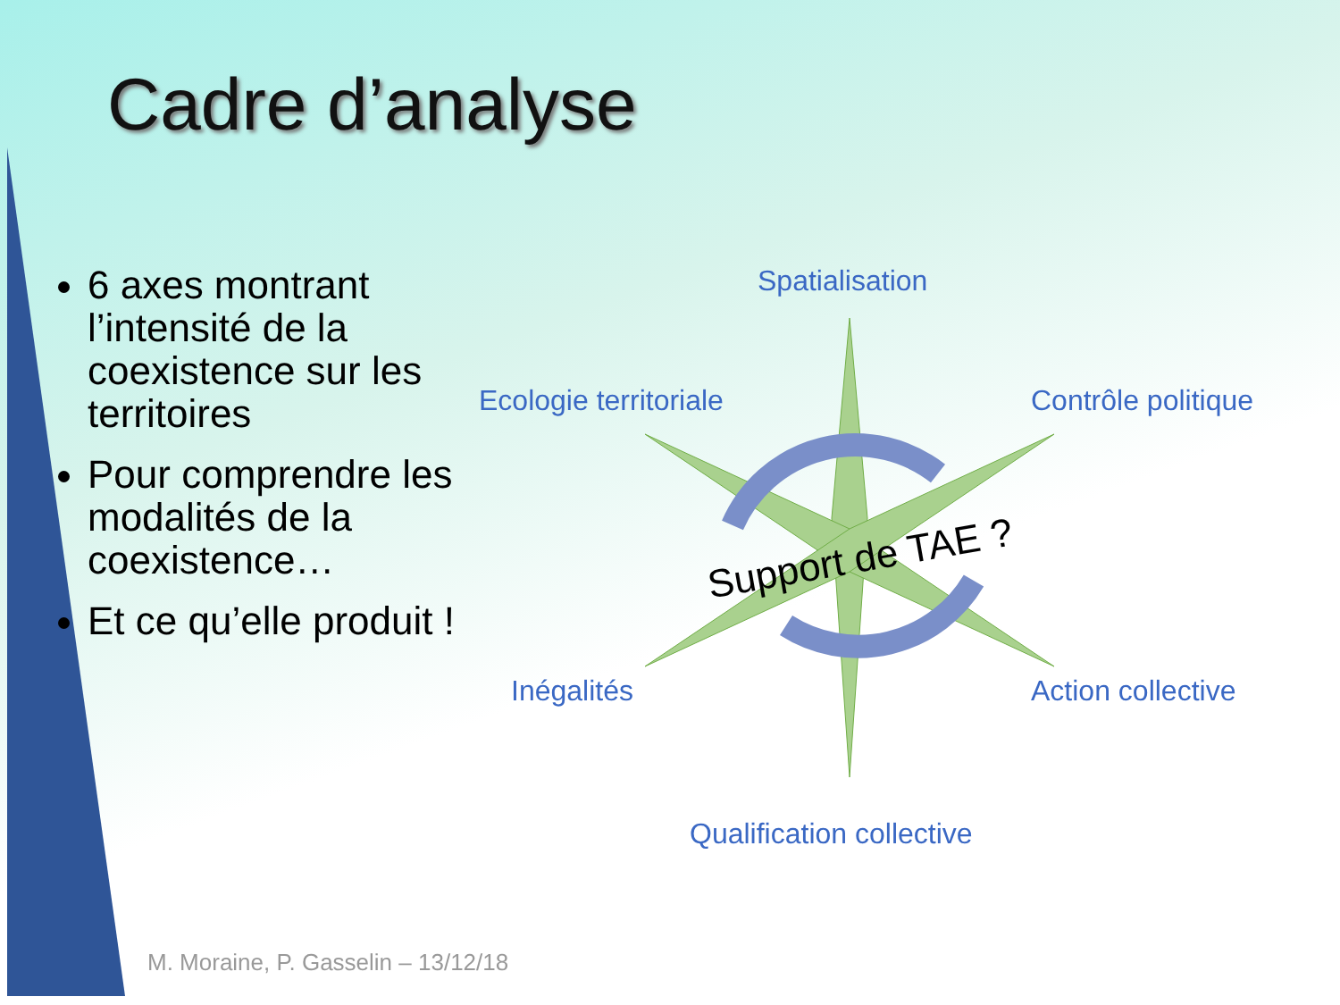Cadre d’analyse
6 axes montrant l’intensité de la coexistence sur les territoires
Pour comprendre les modalités de la coexistence…
Et ce qu’elle produit !
Spatialisation
Ecologie territoriale Contrôle politique
Inégalités Action collective
Qualification collective
Support de TAE ?
M. Moraine, P. Gasselin – 13/12/18